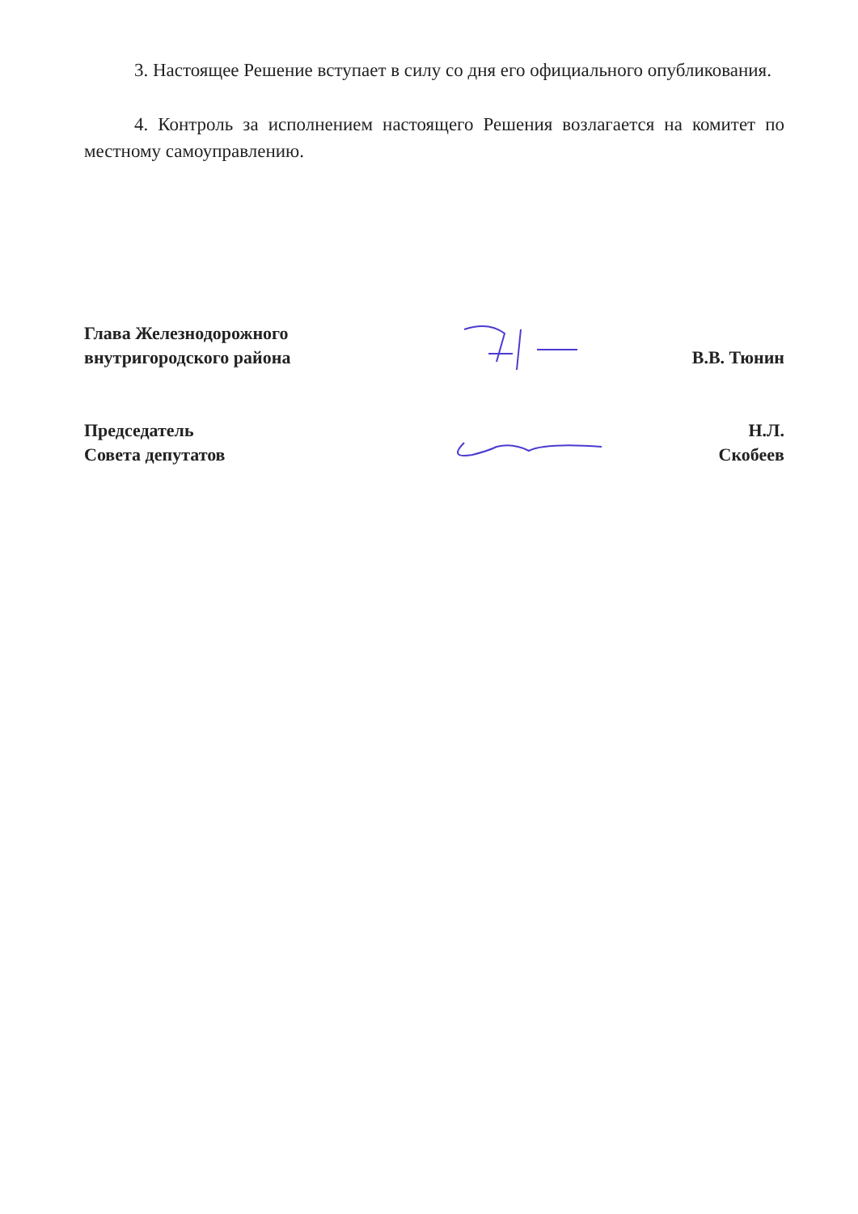3. Настоящее Решение вступает в силу со дня его официального опубликования.
4. Контроль за исполнением настоящего Решения возлагается на комитет по местному самоуправлению.
Глава Железнодорожного
внутригородского района
В.В. Тюнин
Председатель
Совета депутатов
Н.Л. Скобеев